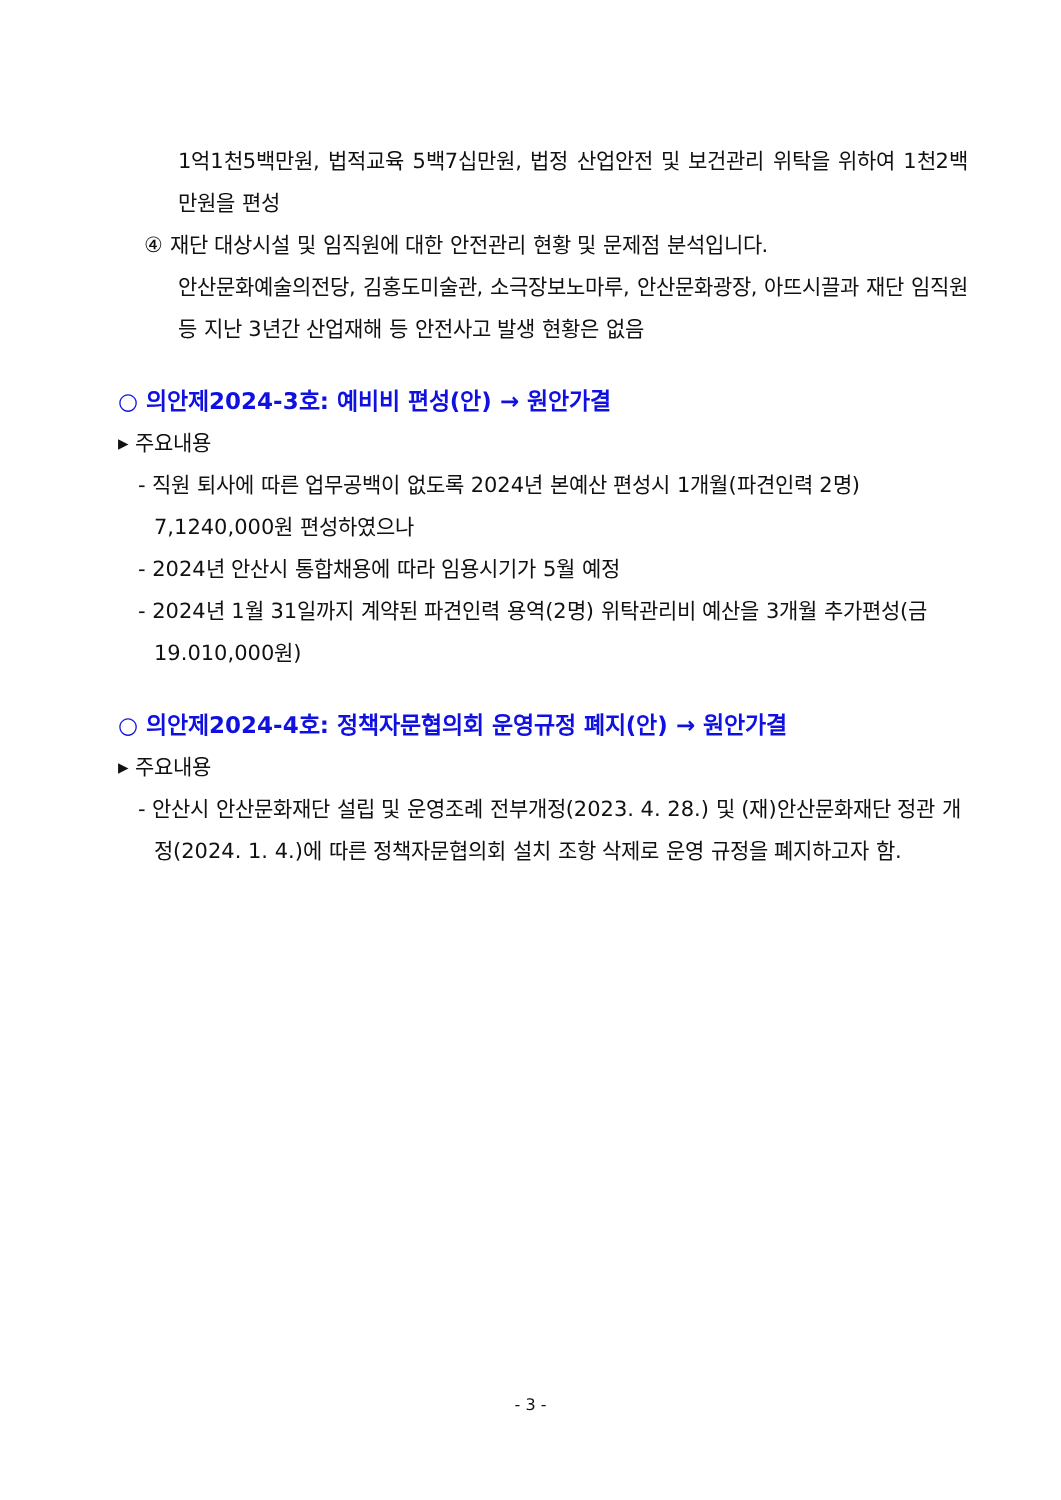1억1천5백만원, 법적교육 5백7십만원, 법정 산업안전 및 보건관리 위탁을 위하여 1천2백만원을 편성
④ 재단 대상시설 및 임직원에 대한 안전관리 현황 및 문제점 분석입니다.
안산문화예술의전당, 김홍도미술관, 소극장보노마루, 안산문화광장, 아뜨시끌과 재단 임직원 등 지난 3년간 산업재해 등 안전사고 발생 현황은 없음
○ 의안제2024-3호: 예비비 편성(안) → 원안가결
▸ 주요내용
- 직원 퇴사에 따른 업무공백이 없도록 2024년 본예산 편성시 1개월(파견인력 2명) 7,1240,000원 편성하였으나
- 2024년 안산시 통합채용에 따라 임용시기가 5월 예정
- 2024년 1월 31일까지 계약된 파견인력 용역(2명) 위탁관리비 예산을 3개월 추가편성(금19.010,000원)
○ 의안제2024-4호: 정책자문협의회 운영규정 폐지(안) → 원안가결
▸ 주요내용
- 안산시 안산문화재단 설립 및 운영조례 전부개정(2023. 4. 28.) 및 (재)안산문화재단 정관 개정(2024. 1. 4.)에 따른 정책자문협의회 설치 조항 삭제로 운영 규정을 폐지하고자 함.
- 3 -